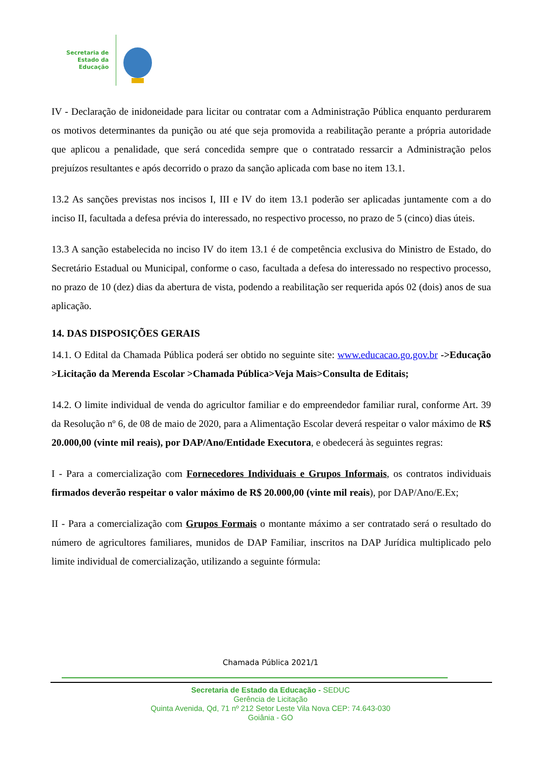Secretaria de
Estado da
Educação
IV - Declaração de inidoneidade para licitar ou contratar com a Administração Pública enquanto perdurarem os motivos determinantes da punição ou até que seja promovida a reabilitação perante a própria autoridade que aplicou a penalidade, que será concedida sempre que o contratado ressarcir a Administração pelos prejuízos resultantes e após decorrido o prazo da sanção aplicada com base no item 13.1.
13.2 As sanções previstas nos incisos I, III e IV do item 13.1 poderão ser aplicadas juntamente com a do inciso II, facultada a defesa prévia do interessado, no respectivo processo, no prazo de 5 (cinco) dias úteis.
13.3 A sanção estabelecida no inciso IV do item 13.1 é de competência exclusiva do Ministro de Estado, do Secretário Estadual ou Municipal, conforme o caso, facultada a defesa do interessado no respectivo processo, no prazo de 10 (dez) dias da abertura de vista, podendo a reabilitação ser requerida após 02 (dois) anos de sua aplicação.
14. DAS DISPOSIÇÕES GERAIS
14.1. O Edital da Chamada Pública poderá ser obtido no seguinte site: www.educacao.go.gov.br ->Educação >Licitação da Merenda Escolar >Chamada Pública>Veja Mais>Consulta de Editais;
14.2. O limite individual de venda do agricultor familiar e do empreendedor familiar rural, conforme Art. 39 da Resolução nº 6, de 08 de maio de 2020, para a Alimentação Escolar deverá respeitar o valor máximo de R$ 20.000,00 (vinte mil reais), por DAP/Ano/Entidade Executora, e obedecerá às seguintes regras:
I - Para a comercialização com Fornecedores Individuais e Grupos Informais, os contratos individuais firmados deverão respeitar o valor máximo de R$ 20.000,00 (vinte mil reais), por DAP/Ano/E.Ex;
II - Para a comercialização com Grupos Formais o montante máximo a ser contratado será o resultado do número de agricultores familiares, munidos de DAP Familiar, inscritos na DAP Jurídica multiplicado pelo limite individual de comercialização, utilizando a seguinte fórmula:
Chamada Pública 2021/1
Secretaria de Estado da Educação - SEDUC
Gerência de Licitação
Quinta Avenida, Qd, 71 nº 212 Setor Leste Vila Nova CEP: 74.643-030
Goiânia - GO